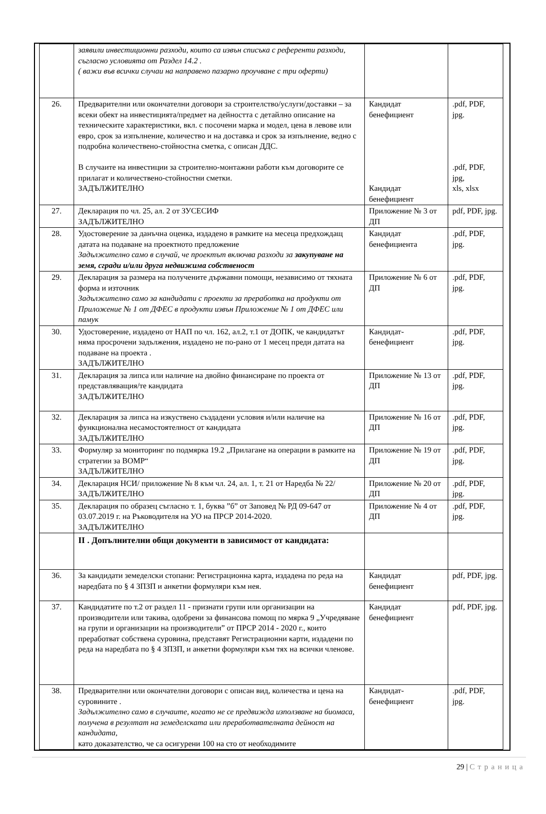| | заявили инвестиционни разходи, които са извън списъка с референти разходи, съгласно условията от Раздел 14.2 . ( важи във всички случаи на направено пазарно проучване с три оферти) | | |
| 26. | Предварителни или окончателни договори за строителство/услуги/доставки – за всеки обект на инвестицията/предмет на дейността с детайлно описание на техническите характеристики, вкл. с посочени марка и модел, цена в левове или евро, срок за изпълнение, количество и на доставка и срок за изпълнение, ведно с подробна количествено-стойностна сметка, с описан ДДС. В случаите на инвестиции за строително-монтажни работи към договорите се прилагат и количествено-стойностни сметки. ЗАДЪЛЖИТЕЛНО | Кандидат бенефициент Кандидат бенефициент | .pdf, PDF, jpg. .pdf, PDF, jpg, xls, xlsx |
| 27. | Декларация по чл. 25, ал. 2 от ЗУСЕСИФ ЗАДЪЛЖИТЕЛНО | Приложение № 3 от ДП | pdf, PDF, jpg. |
| 28. | Удостоверение за данъчна оценка, издадено в рамките на месеца предхождащ датата на подаване на проектното предложение Задължително само в случай, че проектът включва разходи за закупуване на земя, сгради и/или друга недвижима собственост | Кандидат бенефициента | .pdf, PDF, jpg. |
| 29. | Декларация за размера на получените държавни помощи, независимо от тяхната форма и източник Задължително само за кандидати с проекти за преработка на продукти от Приложение № 1 от ДФЕС в продукти извън Приложение № 1 от ДФЕС или памук | Приложение № 6 от ДП | .pdf, PDF, jpg. |
| 30. | Удостоверение, издадено от НАП по чл. 162, ал.2, т.1 от ДОПК, че кандидатът няма просрочени задължения, издадено не по-рано от 1 месец преди датата на подаване на проекта . ЗАДЪЛЖИТЕЛНО | Кандидат-бенефициент | .pdf, PDF, jpg. |
| 31. | Декларация за липса или наличие на двойно финансиране по проекта от представляващия/те кандидата ЗАДЪЛЖИТЕЛНО | Приложение № 13 от ДП | .pdf, PDF, jpg. |
| 32. | Декларация за липса на изкуствено създадени условия и/или наличие на функционална несамостоятелност от кандидата ЗАДЪЛЖИТЕЛНО | Приложение № 16 от ДП | .pdf, PDF, jpg. |
| 33. | Формуляр за мониторинг по подмярка 19.2 „Прилагане на операции в рамките на стратегии за ВОМР“ ЗАДЪЛЖИТЕЛНО | Приложение № 19 от ДП | .pdf, PDF, jpg. |
| 34. | Декларация НСИ/ приложение № 8 към чл. 24, ал. 1, т. 21 от Наредба № 22/ ЗАДЪЛЖИТЕЛНО | Приложение № 20 от ДП | .pdf, PDF, jpg. |
| 35. | Декларация по образец съгласно т. 1, буква ”б” от Заповед № РД 09-647 от 03.07.2019 г. на Ръководителя на УО на ПРСР 2014-2020. ЗАДЪЛЖИТЕЛНО | Приложение № 4 от ДП | .pdf, PDF, jpg. |
| | II . Допълнителни общи документи в зависимост от кандидата: | | |
| 36. | За кандидати земеделски стопани: Регистрационна карта, издадена по реда на наредбата по § 4 ЗПЗП и анкетни формуляри към нея. | Кандидат бенефициент | pdf, PDF, jpg. |
| 37. | Кандидатите по т.2 от раздел 11 - признати групи или организации на производители или такива, одобрени за финансова помощ по мярка 9 „Учредяване на групи и организации на производители” от ПРСР 2014 - 2020 г., които преработват собствена суровина, представят Регистрационни карти, издадени по реда на наредбата по § 4 ЗПЗП, и анкетни формуляри към тях на всички членове. | Кандидат бенефициент | pdf, PDF, jpg. |
| 38. | Предварителни или окончателни договори с описан вид, количества и цена на суровините . Задължително само в случаите, когато не се предвижда използване на биомаса, получена в резултат на земеделската или преработвателната дейност на кандидата, като доказателство, че са осигурени 100 на сто от необходимите | Кандидат-бенефициент | .pdf, PDF, jpg. |
29 | Страница